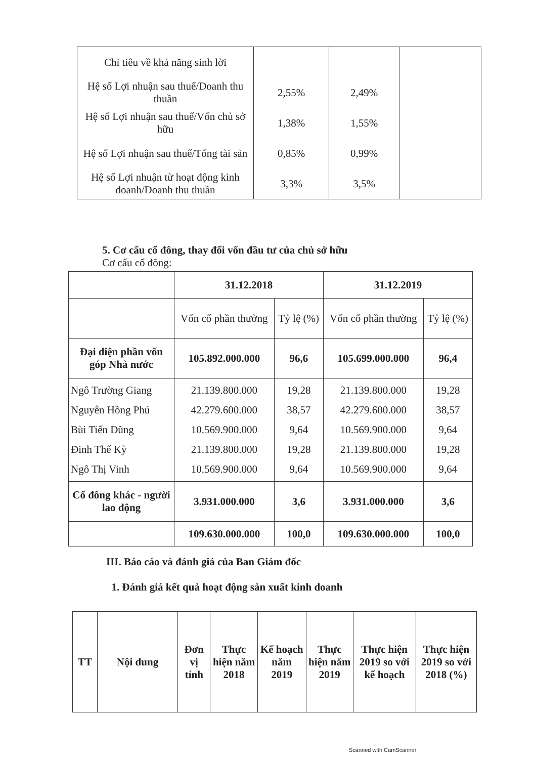| Chỉ tiêu về khả năng sinh lời | | | |
| Hệ số Lợi nhuận sau thuế/Doanh thu thuần | 2,55% | 2,49% | |
| Hệ số Lợi nhuận sau thuế/Vốn chủ sở hữu | 1,38% | 1,55% | |
| Hệ số Lợi nhuận sau thuế/Tổng tài sản | 0,85% | 0,99% | |
| Hệ số Lợi nhuận từ hoạt động kinh doanh/Doanh thu thuần | 3,3% | 3,5% | |
5. Cơ cấu cổ đông, thay đổi vốn đầu tư của chủ sở hữu
Cơ cấu cổ đông:
| | 31.12.2018 | | 31.12.2019 | |
| --- | --- | --- | --- | --- |
| | Vốn cổ phần thường | Tỷ lệ (%) | Vốn cổ phần thường | Tỷ lệ (%) |
| Đại diện phần vốn góp Nhà nước | 105.892.000.000 | 96,6 | 105.699.000.000 | 96,4 |
| Ngô Trường Giang Nguyễn Hồng Phú Bùi Tiến Dũng Đinh Thế Kỳ Ngô Thị Vinh | 21.139.800.000 42.279.600.000 10.569.900.000 21.139.800.000 10.569.900.000 | 19,28 38,57 9,64 19,28 9,64 | 21.139.800.000 42.279.600.000 10.569.900.000 21.139.800.000 10.569.900.000 | 19,28 38,57 9,64 19,28 9,64 |
| Cổ đông khác - người lao động | 3.931.000.000 | 3,6 | 3.931.000.000 | 3,6 |
| | 109.630.000.000 | 100,0 | 109.630.000.000 | 100,0 |
III. Báo cáo và đánh giá của Ban Giám đốc
1. Đánh giá kết quả hoạt động sản xuất kinh doanh
| TT | Nội dung | Đơn vị tính | Thực hiện năm 2018 | Kế hoạch năm 2019 | Thực hiện năm 2019 | Thực hiện 2019 so với kế hoạch | Thực hiện 2019 so với 2018 (%) |
Scanned with CamScanner